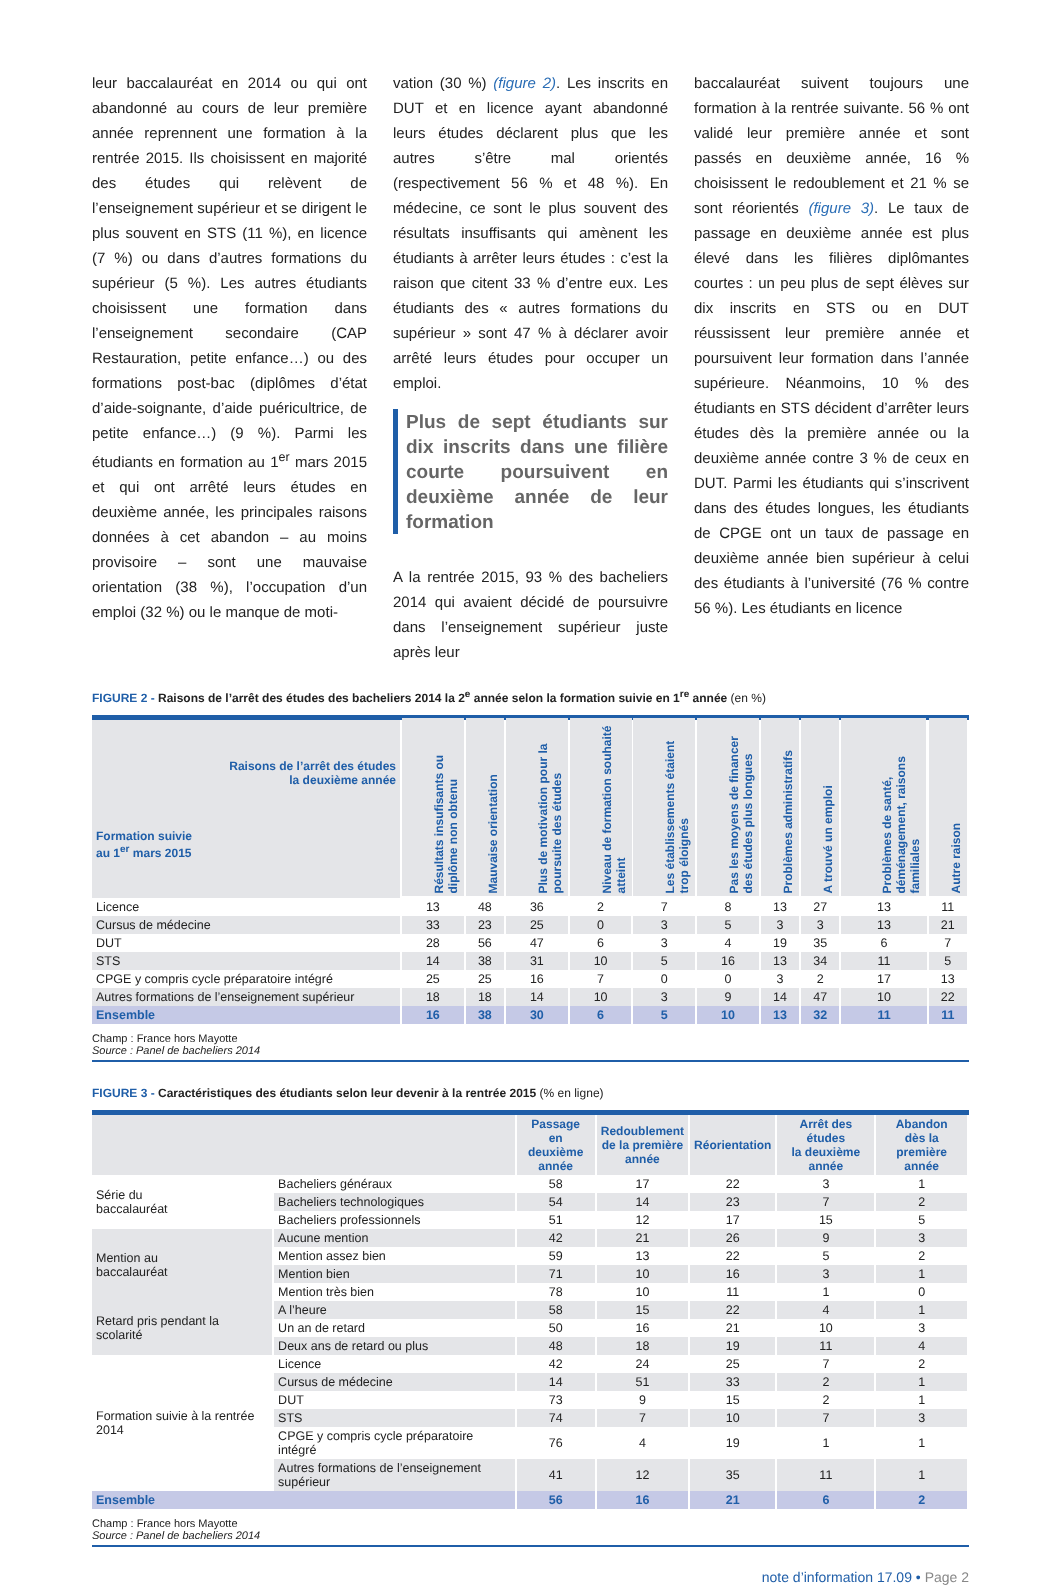leur baccalauréat en 2014 ou qui ont abandonné au cours de leur première année reprennent une formation à la rentrée 2015. Ils choisissent en majorité des études qui relèvent de l’enseignement supérieur et se dirigent le plus souvent en STS (11 %), en licence (7 %) ou dans d’autres formations du supérieur (5 %). Les autres étudiants choisissent une formation dans l’enseignement secondaire (CAP Restauration, petite enfance…) ou des formations post-bac (diplômes d’état d’aide-soignante, d’aide puéricultrice, de petite enfance…) (9 %). Parmi les étudiants en formation au 1<sup>er</sup> mars 2015 et qui ont arrêté leurs études en deuxième année, les principales raisons données à cet abandon – au moins provisoire – sont une mauvaise orientation (38 %), l’occupation d’un emploi (32 %) ou le manque de moti-
vation (30 %) (figure 2). Les inscrits en DUT et en licence ayant abandonné leurs études déclarent plus que les autres s’être mal orientés (respectivement 56 % et 48 %). En médecine, ce sont le plus souvent des résultats insuffisants qui amènent les étudiants à arrêter leurs études : c’est la raison que citent 33 % d’entre eux. Les étudiants des « autres formations du supérieur » sont 47 % à déclarer avoir arrêté leurs études pour occuper un emploi.
Plus de sept étudiants sur dix inscrits dans une filière courte poursuivent en deuxième année de leur formation
A la rentrée 2015, 93 % des bacheliers 2014 qui avaient décidé de poursuivre dans l’enseignement supérieur juste après leur
baccalauréat suivent toujours une formation à la rentrée suivante. 56 % ont validé leur première année et sont passés en deuxième année, 16 % choisissent le redoublement et 21 % se sont réorientés (figure 3). Le taux de passage en deuxième année est plus élevé dans les filières diplômantes courtes : un peu plus de sept élèves sur dix inscrits en STS ou en DUT réussissent leur première année et poursuivent leur formation dans l’année supérieure. Néanmoins, 10 % des étudiants en STS décident d’arrêter leurs études dès la première année ou la deuxième année contre 3 % de ceux en DUT. Parmi les étudiants qui s’inscrivent dans des études longues, les étudiants de CPGE ont un taux de passage en deuxième année bien supérieur à celui des étudiants à l’université (76 % contre 56 %). Les étudiants en licence
FIGURE 2 - Raisons de l’arrêt des études des bacheliers 2014 la 2<sup>e</sup> année selon la formation suivie en 1<sup>re</sup> année (en %)
| Raisons de l’arrêt des études la deuxième année Formation suivie au 1<sup>er</sup> mars 2015 | Résultats insufisants ou diplôme non obtenu | Mauvaise orientation | Plus de motivation pour la poursuite des études | Niveau de formation souhaité atteint | Les établissements étaient trop éloignés | Pas les moyens de financer des études plus longues | Problèmes administratifs | A trouvé un emploi | Problèmes de santé, déménagement, raisons familiales | Autre raison |
| --- | --- | --- | --- | --- | --- | --- | --- | --- | --- | --- |
| Licence | 13 | 48 | 36 | 2 | 7 | 8 | 13 | 27 | 13 | 11 |
| Cursus de médecine | 33 | 23 | 25 | 0 | 3 | 5 | 3 | 3 | 13 | 21 |
| DUT | 28 | 56 | 47 | 6 | 3 | 4 | 19 | 35 | 6 | 7 |
| STS | 14 | 38 | 31 | 10 | 5 | 16 | 13 | 34 | 11 | 5 |
| CPGE y compris cycle préparatoire intégré | 25 | 25 | 16 | 7 | 0 | 0 | 3 | 2 | 17 | 13 |
| Autres formations de l’enseignement supérieur | 18 | 18 | 14 | 10 | 3 | 9 | 14 | 47 | 10 | 22 |
| Ensemble | 16 | 38 | 30 | 6 | 5 | 10 | 13 | 32 | 11 | 11 |
Champ : France hors Mayotte
Source : Panel de bacheliers 2014
FIGURE 3 - Caractéristiques des étudiants selon leur devenir à la rentrée 2015 (% en ligne)
| | | Passage en deuxième année | Redoublement de la première année | Réorientation | Arrêt des études la deuxième année | Abandon dès la première année |
| --- | --- | --- | --- | --- | --- | --- |
| Série du baccalauréat | Bacheliers généraux | 58 | 17 | 22 | 3 | 1 |
| | Bacheliers technologiques | 54 | 14 | 23 | 7 | 2 |
| | Bacheliers professionnels | 51 | 12 | 17 | 15 | 5 |
| Mention au baccalauréat | Aucune mention | 42 | 21 | 26 | 9 | 3 |
| | Mention assez bien | 59 | 13 | 22 | 5 | 2 |
| | Mention bien | 71 | 10 | 16 | 3 | 1 |
| | Mention très bien | 78 | 10 | 11 | 1 | 0 |
| Retard pris pendant la scolarité | A l’heure | 58 | 15 | 22 | 4 | 1 |
| | Un an de retard | 50 | 16 | 21 | 10 | 3 |
| | Deux ans de retard ou plus | 48 | 18 | 19 | 11 | 4 |
| Formation suivie à la rentrée 2014 | Licence | 42 | 24 | 25 | 7 | 2 |
| | Cursus de médecine | 14 | 51 | 33 | 2 | 1 |
| | DUT | 73 | 9 | 15 | 2 | 1 |
| | STS | 74 | 7 | 10 | 7 | 3 |
| | CPGE y compris cycle préparatoire intégré | 76 | 4 | 19 | 1 | 1 |
| | Autres formations de l’enseignement supérieur | 41 | 12 | 35 | 11 | 1 |
| Ensemble | | 56 | 16 | 21 | 6 | 2 |
Champ : France hors Mayotte
Source : Panel de bacheliers 2014
note d’information 17.09 • Page 2